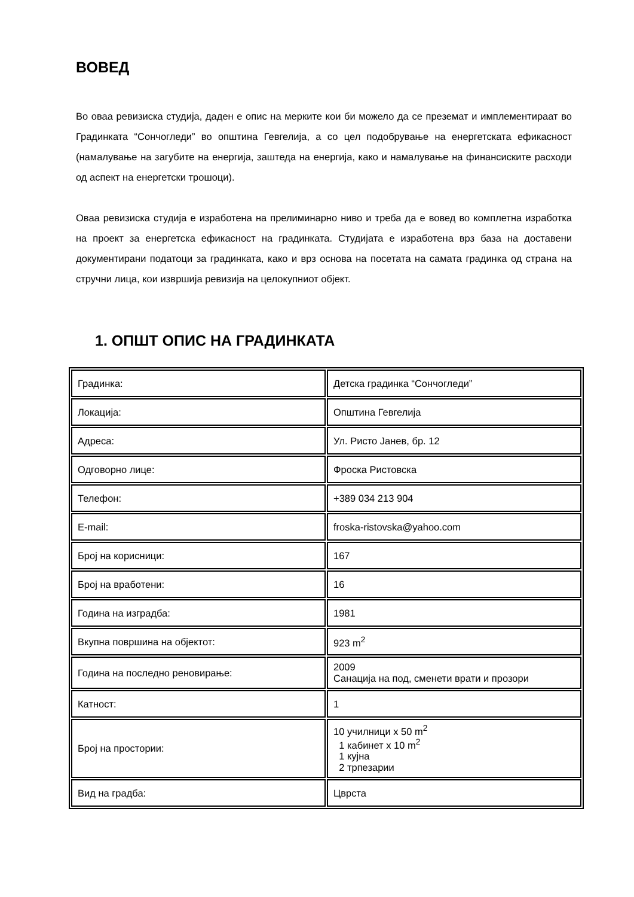ВОВЕД
Во оваа ревизиска студија, даден е опис на мерките кои би можело да се преземат и имплементираат во Градинката “Сончогледи” во општина Гевгелија, а со цел подобрување на енергетската ефикасност (намалување на загубите на енергија, заштеда на енергија, како и намалување на финансиските расходи од аспект на енергетски трошоци).
Оваа ревизиска студија е изработена на прелиминарно ниво и треба да е вовед во комплетна изработка на проект за енергетска ефикасност на градинката. Студијата е изработена врз база на доставени документирани податоци за градинката, како и врз основа на посетата на самата градинка од страна на стручни лица, кои извршија ревизија на целокупниот објект.
1. ОПШТ ОПИС НА ГРАДИНКАТА
| Градинка: | Детска градинка “Сончогледи” |
| Локација: | Општина Гевгелија |
| Адреса: | Ул. Ристо Јанев, бр. 12 |
| Одговорно лице: | Фроска Ристовска |
| Телефон: | +389 034 213 904 |
| E-mail: | froska-ristovska@yahoo.com |
| Број на корисници: | 167 |
| Број на вработени: | 16 |
| Година на изградба: | 1981 |
| Вкупна површина на објектот: | 923 m<sup>2</sup> |
| Година на последно реновирање: | 2009 Санација на под, сменети врати и прозори |
| Катност: | 1 |
| Број на простории: | 10 училници x 50 m<sup>2</sup> 1 кабинет x 10 m<sup>2</sup> 1 кујна 2 трпезарии |
| Вид на градба: | Цврста |